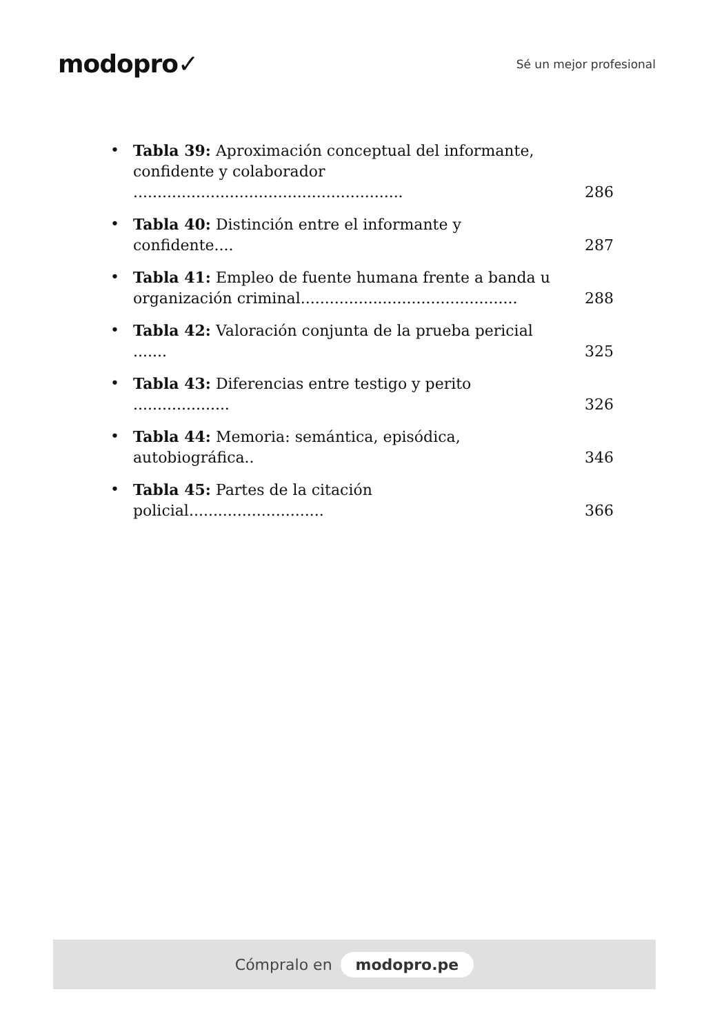modopro✓
Sé un mejor profesional
• Tabla 39: Aproximación conceptual del informante, confidente y colaborador ........................................................ 286
• Tabla 40: Distinción entre el informante y confidente.... 287
• Tabla 41: Empleo de fuente humana frente a banda u organización criminal............................................. 288
• Tabla 42: Valoración conjunta de la prueba pericial ....... 325
• Tabla 43: Diferencias entre testigo y perito .................... 326
• Tabla 44: Memoria: semántica, episódica, autobiográfica.. 346
• Tabla 45: Partes de la citación policial............................ 366
Cómpralo en modopro.pe